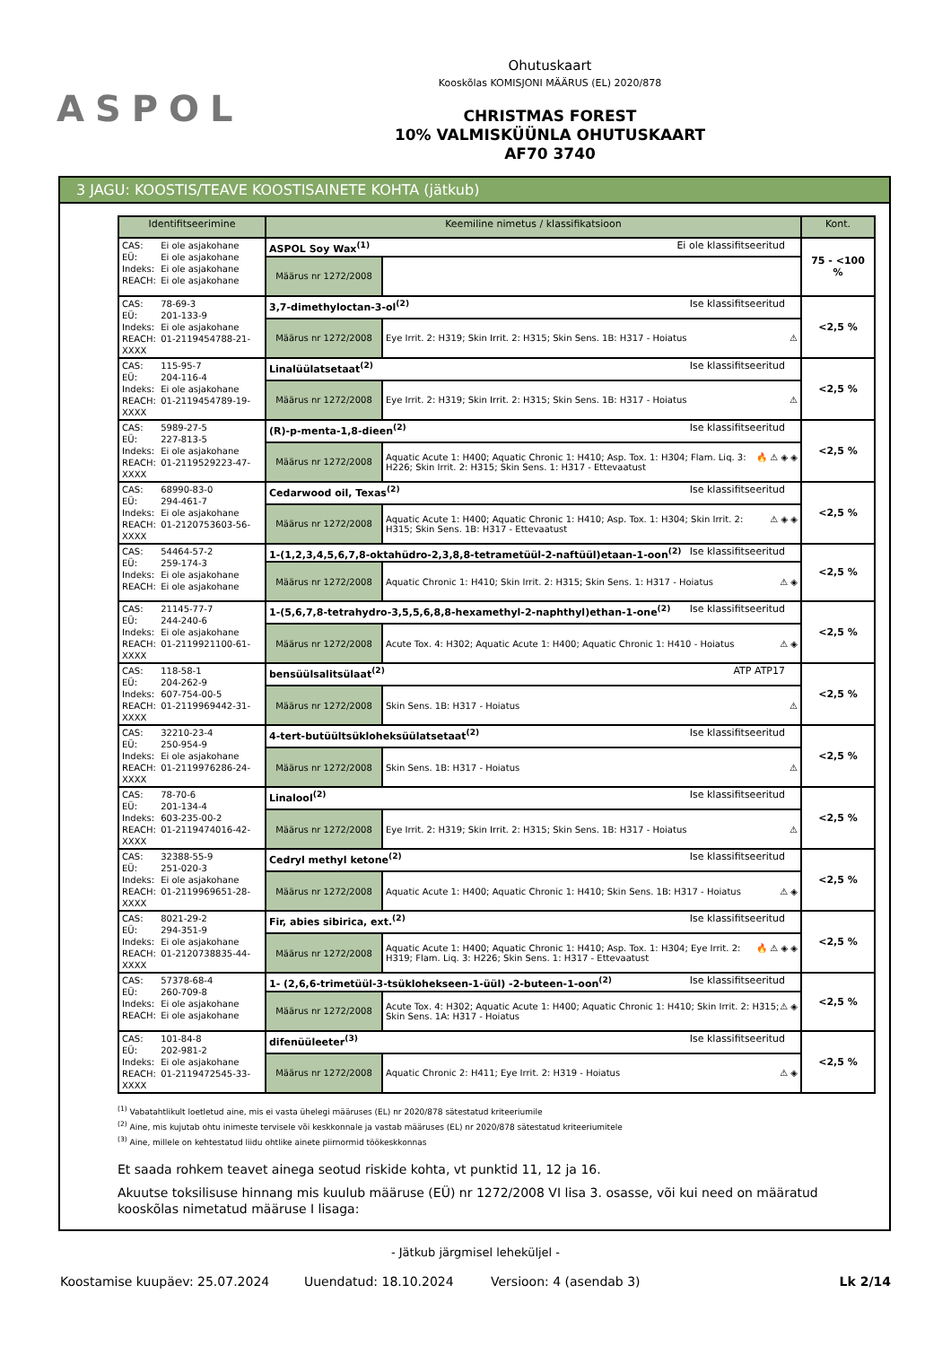ASPOL
Ohutuskaart
Kooskõlas KOMISJONI MÄÄRUS (EL) 2020/878
CHRISTMAS FOREST
10% VALMISKÜÜNLA OHUTUSKAART
AF70 3740
3 JAGU: KOOSTIS/TEAVE KOOSTISAINETE KOHTA (jätkub)
| Identifitseerimine | Keemiline nimetus / klassifikatsioon | | Kont. |
| --- | --- | --- | --- |
| CAS: Ei ole asjakohane EÜ: Ei ole asjakohane Indeks: Ei ole asjakohane REACH: Ei ole asjakohane | ASPOL Soy Wax<sup>(1)</sup> Ei ole klassifitseeritud | | 75 - <100 % |
| | Määrus nr 1272/2008 | | |
| CAS: 78-69-3 EÜ: 201-133-9 Indeks: Ei ole asjakohane REACH: 01-2119454788-21-XXXX | 3,7-dimethyloctan-3-ol<sup>(2)</sup> Ise klassifitseeritud | | <2,5 % |
| | Määrus nr 1272/2008 | ⚠ Eye Irrit. 2: H319; Skin Irrit. 2: H315; Skin Sens. 1B: H317 - Hoiatus | |
| CAS: 115-95-7 EÜ: 204-116-4 Indeks: Ei ole asjakohane REACH: 01-2119454789-19-XXXX | Linalüülatsetaat<sup>(2)</sup> Ise klassifitseeritud | | <2,5 % |
| | Määrus nr 1272/2008 | ⚠ Eye Irrit. 2: H319; Skin Irrit. 2: H315; Skin Sens. 1B: H317 - Hoiatus | |
| CAS: 5989-27-5 EÜ: 227-813-5 Indeks: Ei ole asjakohane REACH: 01-2119529223-47-XXXX | (R)-p-menta-1,8-dieen<sup>(2)</sup> Ise klassifitseeritud | | <2,5 % |
| | Määrus nr 1272/2008 | 🔥 ⚠ ◈ ◈ Aquatic Acute 1: H400; Aquatic Chronic 1: H410; Asp. Tox. 1: H304; Flam. Liq. 3: H226; Skin Irrit. 2: H315; Skin Sens. 1: H317 - Ettevaatust | |
| CAS: 68990-83-0 EÜ: 294-461-7 Indeks: Ei ole asjakohane REACH: 01-2120753603-56-XXXX | Cedarwood oil, Texas<sup>(2)</sup> Ise klassifitseeritud | | <2,5 % |
| | Määrus nr 1272/2008 | ⚠ ◈ ◈ Aquatic Acute 1: H400; Aquatic Chronic 1: H410; Asp. Tox. 1: H304; Skin Irrit. 2: H315; Skin Sens. 1B: H317 - Ettevaatust | |
| CAS: 54464-57-2 EÜ: 259-174-3 Indeks: Ei ole asjakohane REACH: Ei ole asjakohane | 1-(1,2,3,4,5,6,7,8-oktahüdro-2,3,8,8-tetrametüül-2-naftüül)etaan-1-oon<sup>(2)</sup> Ise klassifitseeritud | | <2,5 % |
| | Määrus nr 1272/2008 | ⚠ ◈ Aquatic Chronic 1: H410; Skin Irrit. 2: H315; Skin Sens. 1: H317 - Hoiatus | |
| CAS: 21145-77-7 EÜ: 244-240-6 Indeks: Ei ole asjakohane REACH: 01-2119921100-61-XXXX | 1-(5,6,7,8-tetrahydro-3,5,5,6,8,8-hexamethyl-2-naphthyl)ethan-1-one<sup>(2)</sup> Ise klassifitseeritud | | <2,5 % |
| | Määrus nr 1272/2008 | ⚠ ◈ Acute Tox. 4: H302; Aquatic Acute 1: H400; Aquatic Chronic 1: H410 - Hoiatus | |
| CAS: 118-58-1 EÜ: 204-262-9 Indeks: 607-754-00-5 REACH: 01-2119969442-31-XXXX | bensüülsalitsülaat<sup>(2)</sup> ATP ATP17 | | <2,5 % |
| | Määrus nr 1272/2008 | ⚠ Skin Sens. 1B: H317 - Hoiatus | |
| CAS: 32210-23-4 EÜ: 250-954-9 Indeks: Ei ole asjakohane REACH: 01-2119976286-24-XXXX | 4-tert-butüültsükloheksüülatsetaat<sup>(2)</sup> Ise klassifitseeritud | | <2,5 % |
| | Määrus nr 1272/2008 | ⚠ Skin Sens. 1B: H317 - Hoiatus | |
| CAS: 78-70-6 EÜ: 201-134-4 Indeks: 603-235-00-2 REACH: 01-2119474016-42-XXXX | Linalool<sup>(2)</sup> Ise klassifitseeritud | | <2,5 % |
| | Määrus nr 1272/2008 | ⚠ Eye Irrit. 2: H319; Skin Irrit. 2: H315; Skin Sens. 1B: H317 - Hoiatus | |
| CAS: 32388-55-9 EÜ: 251-020-3 Indeks: Ei ole asjakohane REACH: 01-2119969651-28-XXXX | Cedryl methyl ketone<sup>(2)</sup> Ise klassifitseeritud | | <2,5 % |
| | Määrus nr 1272/2008 | ⚠ ◈ Aquatic Acute 1: H400; Aquatic Chronic 1: H410; Skin Sens. 1B: H317 - Hoiatus | |
| CAS: 8021-29-2 EÜ: 294-351-9 Indeks: Ei ole asjakohane REACH: 01-2120738835-44-XXXX | Fir, abies sibirica, ext.<sup>(2)</sup> Ise klassifitseeritud | | <2,5 % |
| | Määrus nr 1272/2008 | 🔥 ⚠ ◈ ◈ Aquatic Acute 1: H400; Aquatic Chronic 1: H410; Asp. Tox. 1: H304; Eye Irrit. 2: H319; Flam. Liq. 3: H226; Skin Sens. 1: H317 - Ettevaatust | |
| CAS: 57378-68-4 EÜ: 260-709-8 Indeks: Ei ole asjakohane REACH: Ei ole asjakohane | 1- (2,6,6-trimetüül-3-tsüklohekseen-1-üül) -2-buteen-1-oon<sup>(2)</sup> Ise klassifitseeritud | | <2,5 % |
| | Määrus nr 1272/2008 | ⚠ ◈ Acute Tox. 4: H302; Aquatic Acute 1: H400; Aquatic Chronic 1: H410; Skin Irrit. 2: H315; Skin Sens. 1A: H317 - Hoiatus | |
| CAS: 101-84-8 EÜ: 202-981-2 Indeks: Ei ole asjakohane REACH: 01-2119472545-33-XXXX | difenüüleeter<sup>(3)</sup> Ise klassifitseeritud | | <2,5 % |
| | Määrus nr 1272/2008 | ⚠ ◈ Aquatic Chronic 2: H411; Eye Irrit. 2: H319 - Hoiatus | |
<sup>(1)</sup> Vabatahtlikult loetletud aine, mis ei vasta ühelegi määruses (EL) nr 2020/878 sätestatud kriteeriumile
<sup>(2)</sup> Aine, mis kujutab ohtu inimeste tervisele või keskkonnale ja vastab määruses (EL) nr 2020/878 sätestatud kriteeriumitele
<sup>(3)</sup> Aine, millele on kehtestatud liidu ohtlike ainete piirnormid töökeskkonnas
Et saada rohkem teavet ainega seotud riskide kohta, vt punktid 11, 12 ja 16.
Akuutse toksilisuse hinnang mis kuulub määruse (EÜ) nr 1272/2008 VI lisa 3. osasse, või kui need on määratud kooskõlas nimetatud määruse I lisaga:
- Jätkub järgmisel leheküljel -
Koostamise kuupäev: 25.07.2024 Uuendatud: 18.10.2024 Versioon: 4 (asendab 3) Lk 2/14